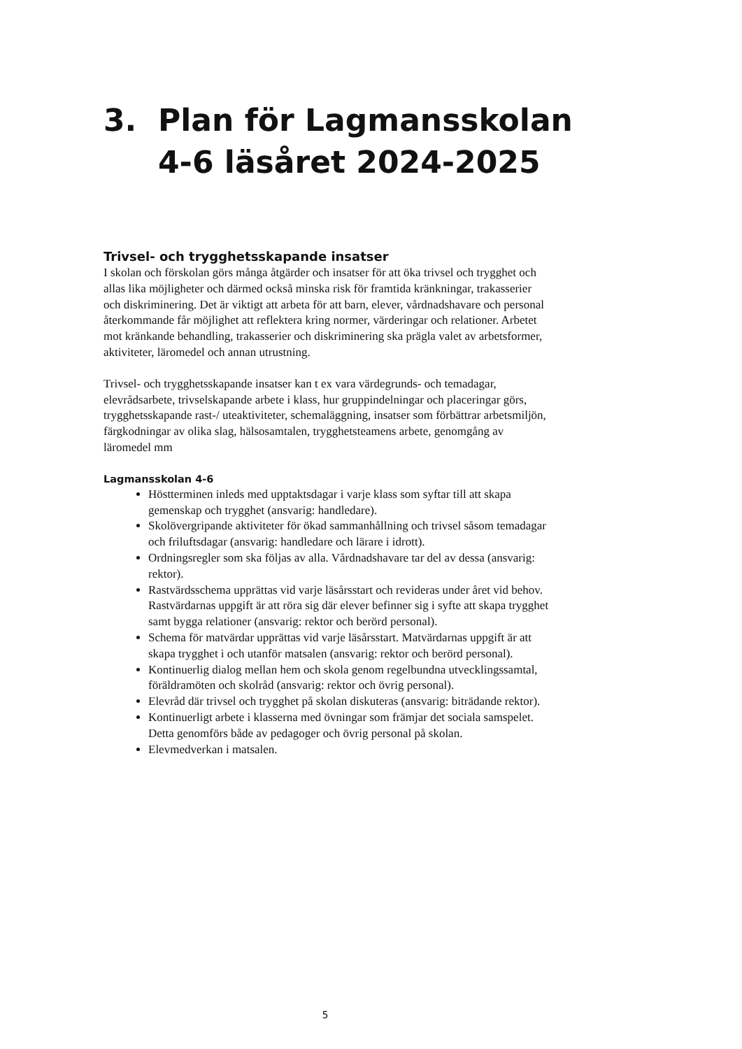3. Plan för Lagmansskolan
4-6 läsåret 2024-2025
Trivsel- och trygghetsskapande insatser
I skolan och förskolan görs många åtgärder och insatser för att öka trivsel och trygghet och allas lika möjligheter och därmed också minska risk för framtida kränkningar, trakasserier och diskriminering. Det är viktigt att arbeta för att barn, elever, vårdnadshavare och personal återkommande får möjlighet att reflektera kring normer, värderingar och relationer. Arbetet mot kränkande behandling, trakasserier och diskriminering ska prägla valet av arbetsformer, aktiviteter, läromedel och annan utrustning.
Trivsel- och trygghetsskapande insatser kan t ex vara värdegrunds- och temadagar, elevrådsarbete, trivselskapande arbete i klass, hur gruppindelningar och placeringar görs, trygghetsskapande rast-/ uteaktiviteter, schemaläggning, insatser som förbättrar arbetsmiljön, färgkodningar av olika slag, hälsosamtalen, trygghetsteamens arbete, genomgång av läromedel mm
Lagmansskolan 4-6
Höstterminen inleds med upptaktsdagar i varje klass som syftar till att skapa gemenskap och trygghet (ansvarig: handledare).
Skolövergripande aktiviteter för ökad sammanhållning och trivsel såsom temadagar och friluftsdagar (ansvarig: handledare och lärare i idrott).
Ordningsregler som ska följas av alla. Vårdnadshavare tar del av dessa (ansvarig: rektor).
Rastvärdsschema upprättas vid varje läsårsstart och revideras under året vid behov. Rastvärdarnas uppgift är att röra sig där elever befinner sig i syfte att skapa trygghet samt bygga relationer (ansvarig: rektor och berörd personal).
Schema för matvärdar upprättas vid varje läsårsstart. Matvärdarnas uppgift är att skapa trygghet i och utanför matsalen (ansvarig: rektor och berörd personal).
Kontinuerlig dialog mellan hem och skola genom regelbundna utvecklingssamtal, föräldramöten och skolråd (ansvarig: rektor och övrig personal).
Elevråd där trivsel och trygghet på skolan diskuteras (ansvarig: biträdande rektor).
Kontinuerligt arbete i klasserna med övningar som främjar det sociala samspelet. Detta genomförs både av pedagoger och övrig personal på skolan.
Elevmedverkan i matsalen.
5